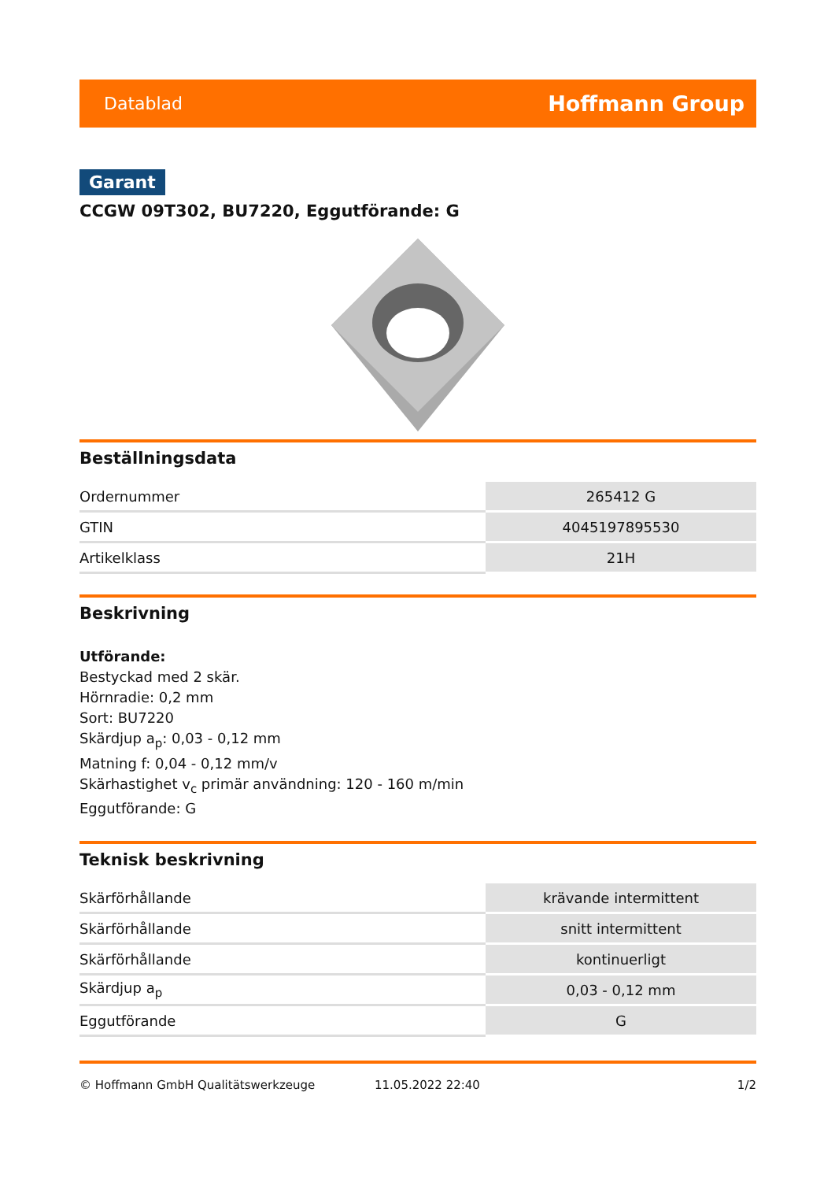Datablad Hoffmann Group
Garant
CCGW 09T302, BU7220, Eggutförande: G
Beställningsdata
| Ordernummer | 265412 G |
| GTIN | 4045197895530 |
| Artikelklass | 21H |
Beskrivning
Utförande:
Bestyckad med 2 skär.
Hörnradie: 0,2 mm
Sort: BU7220
Skärdjup a<sub>p</sub>: 0,03 - 0,12 mm
Matning f: 0,04 - 0,12 mm/v
Skärhastighet v<sub>c</sub> primär användning: 120 - 160 m/min
Eggutförande: G
Teknisk beskrivning
| Skärförhållande | krävande intermittent |
| Skärförhållande | snitt intermittent |
| Skärförhållande | kontinuerligt |
| Skärdjup a<sub>p</sub> | 0,03 - 0,12 mm |
| Eggutförande | G |
© Hoffmann GmbH Qualitätswerkzeuge 11.05.2022 22:40 1/2